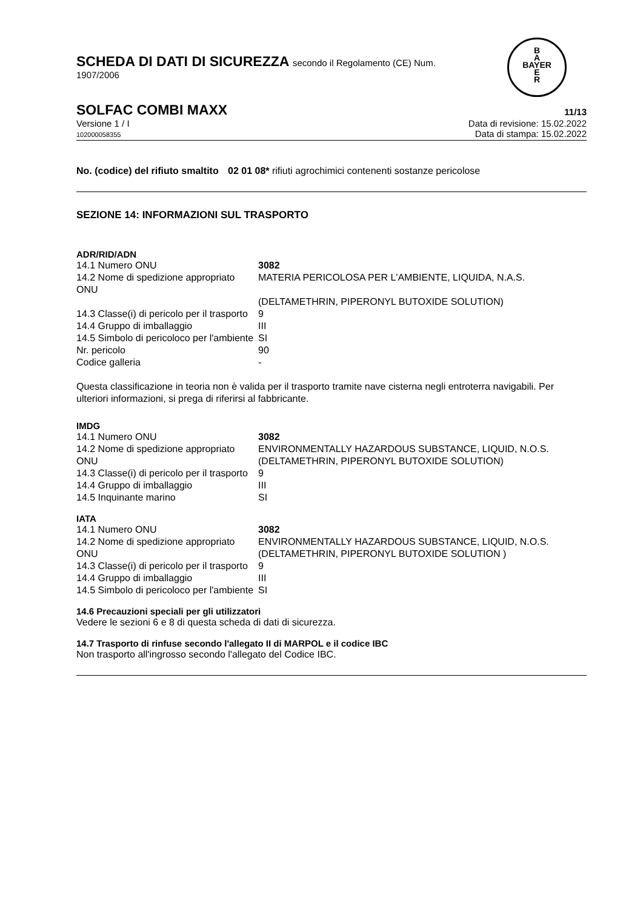SCHEDA DI DATI DI SICUREZZA secondo il Regolamento (CE) Num.
1907/2006
B
A
BAYER
E
R
SOLFAC COMBI MAXX 11/13
Versione 1 / I
102000058355
Data di revisione: 15.02.2022
Data di stampa: 15.02.2022
| No. (codice) del rifiuto smaltito | 02 01 08* rifiuti agrochimici contenenti sostanze pericolose |
SEZIONE 14: INFORMAZIONI SUL TRASPORTO
ADR/RID/ADN
| 14.1 Numero ONU | 3082 |
| 14.2 Nome di spedizione appropriato ONU | MATERIA PERICOLOSA PER L'AMBIENTE, LIQUIDA, N.A.S. (DELTAMETHRIN, PIPERONYL BUTOXIDE SOLUTION) |
| 14.3 Classe(i) di pericolo per il trasporto | 9 |
| 14.4 Gruppo di imballaggio | III |
| 14.5 Simbolo di pericoloco per l'ambiente | SI |
| Nr. pericolo | 90 |
| Codice galleria | - |
Questa classificazione in teoria non è valida per il trasporto tramite nave cisterna negli entroterra navigabili. Per ulteriori informazioni, si prega di riferirsi al fabbricante.
IMDG
| 14.1 Numero ONU | 3082 |
| 14.2 Nome di spedizione appropriato ONU | ENVIRONMENTALLY HAZARDOUS SUBSTANCE, LIQUID, N.O.S. (DELTAMETHRIN, PIPERONYL BUTOXIDE SOLUTION) |
| 14.3 Classe(i) di pericolo per il trasporto | 9 |
| 14.4 Gruppo di imballaggio | III |
| 14.5 Inquinante marino | SI |
IATA
| 14.1 Numero ONU | 3082 |
| 14.2 Nome di spedizione appropriato ONU | ENVIRONMENTALLY HAZARDOUS SUBSTANCE, LIQUID, N.O.S. (DELTAMETHRIN, PIPERONYL BUTOXIDE SOLUTION ) |
| 14.3 Classe(i) di pericolo per il trasporto | 9 |
| 14.4 Gruppo di imballaggio | III |
| 14.5 Simbolo di pericoloco per l'ambiente | SI |
14.6 Precauzioni speciali per gli utilizzatori
Vedere le sezioni 6 e 8 di questa scheda di dati di sicurezza.
14.7 Trasporto di rinfuse secondo l'allegato II di MARPOL e il codice IBC
Non trasporto all'ingrosso secondo l'allegato del Codice IBC.